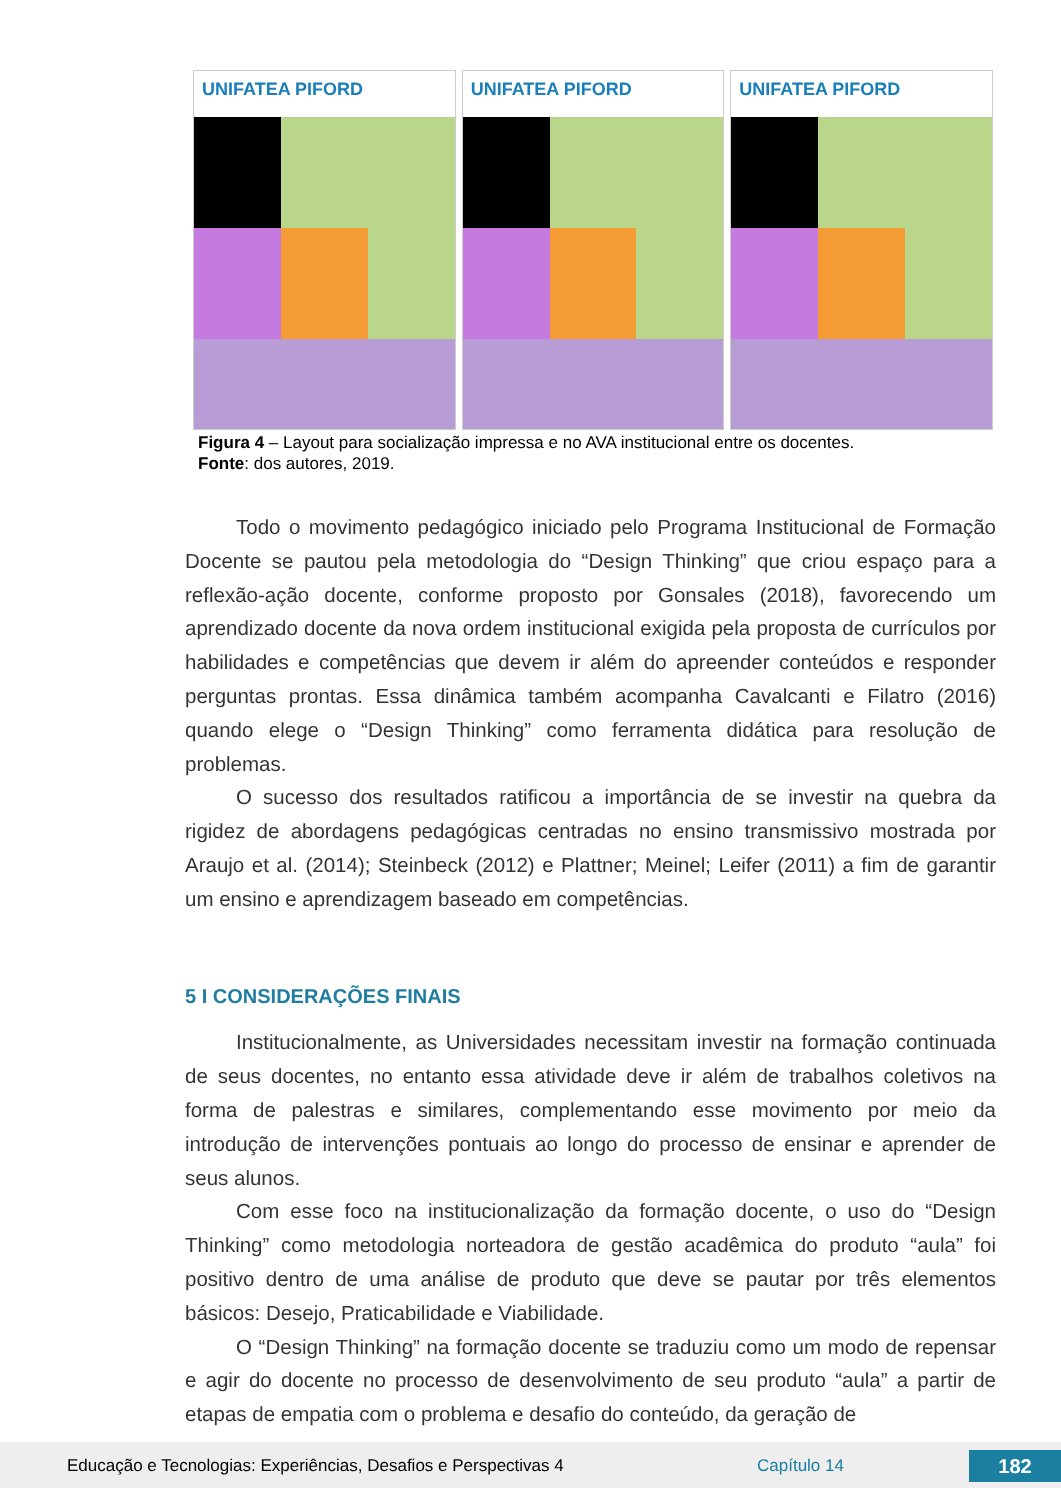UNIFATEA PIFORD UNIFATEA PIFORD UNIFATEA PIFORD
Figura 4 – Layout para socialização impressa e no AVA institucional entre os docentes.
Fonte: dos autores, 2019.
Todo o movimento pedagógico iniciado pelo Programa Institucional de Formação Docente se pautou pela metodologia do “Design Thinking” que criou espaço para a reflexão-ação docente, conforme proposto por Gonsales (2018), favorecendo um aprendizado docente da nova ordem institucional exigida pela proposta de currículos por habilidades e competências que devem ir além do apreender conteúdos e responder perguntas prontas. Essa dinâmica também acompanha Cavalcanti e Filatro (2016) quando elege o “Design Thinking” como ferramenta didática para resolução de problemas.
O sucesso dos resultados ratificou a importância de se investir na quebra da rigidez de abordagens pedagógicas centradas no ensino transmissivo mostrada por Araujo et al. (2014); Steinbeck (2012) e Plattner; Meinel; Leifer (2011) a fim de garantir um ensino e aprendizagem baseado em competências.
5 I CONSIDERAÇÕES FINAIS
Institucionalmente, as Universidades necessitam investir na formação continuada de seus docentes, no entanto essa atividade deve ir além de trabalhos coletivos na forma de palestras e similares, complementando esse movimento por meio da introdução de intervenções pontuais ao longo do processo de ensinar e aprender de seus alunos.
Com esse foco na institucionalização da formação docente, o uso do “Design Thinking” como metodologia norteadora de gestão acadêmica do produto “aula” foi positivo dentro de uma análise de produto que deve se pautar por três elementos básicos: Desejo, Praticabilidade e Viabilidade.
O “Design Thinking” na formação docente se traduziu como um modo de repensar e agir do docente no processo de desenvolvimento de seu produto “aula” a partir de etapas de empatia com o problema e desafio do conteúdo, da geração de
Educação e Tecnologias: Experiências, Desafios e Perspectivas 4 Capítulo 14 182